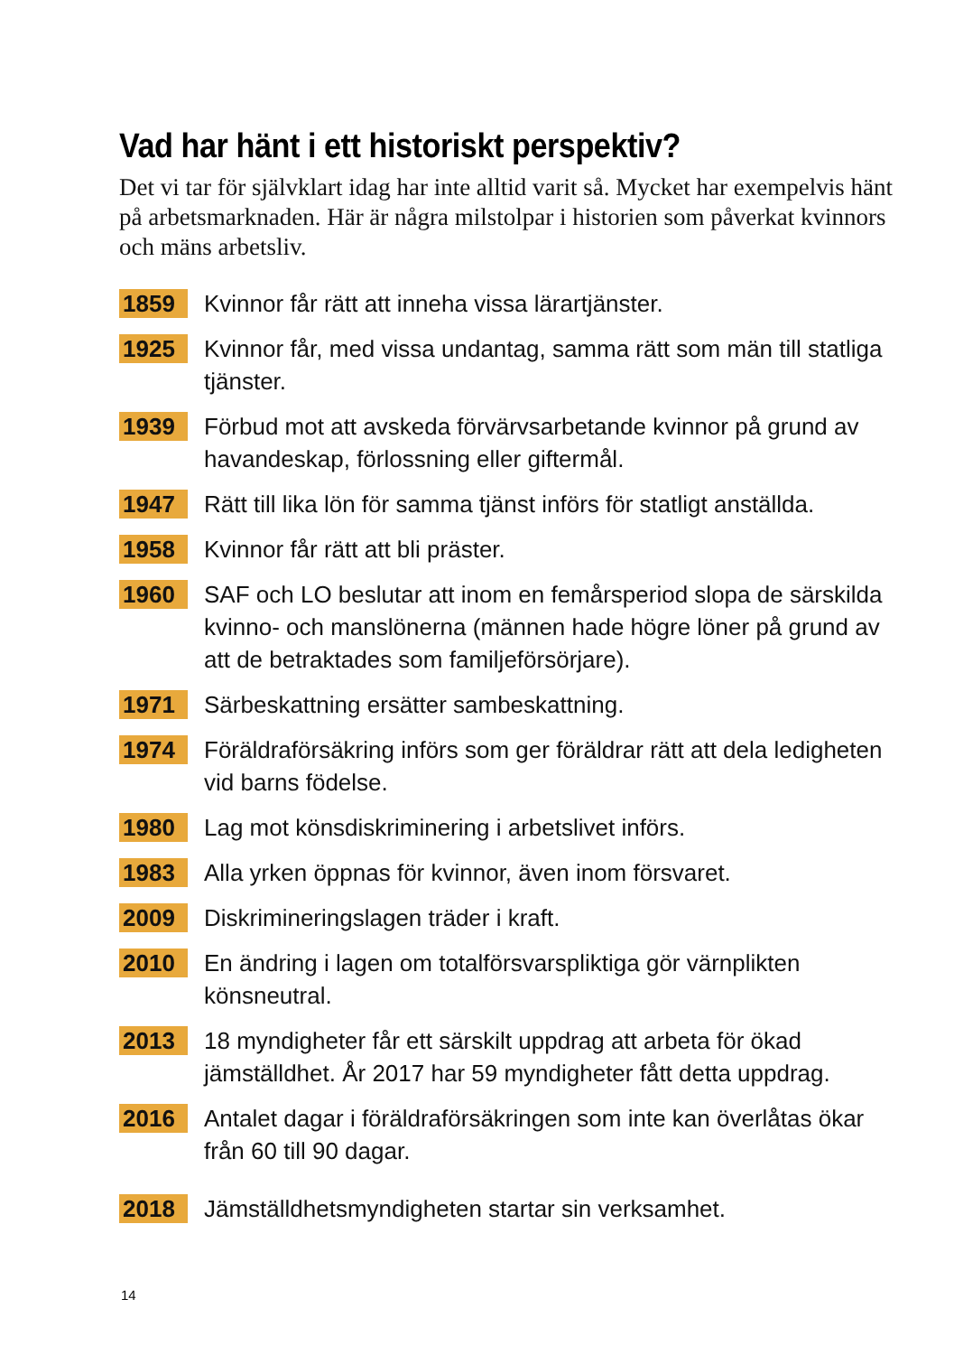Vad har hänt i ett historiskt perspektiv?
Det vi tar för självklart idag har inte alltid varit så. Mycket har exempelvis hänt på arbetsmarknaden. Här är några milstolpar i historien som påverkat kvinnors och mäns arbetsliv.
1859
Kvinnor får rätt att inneha vissa lärartjänster.
1925
Kvinnor får, med vissa undantag, samma rätt som män till statliga tjänster.
1939
Förbud mot att avskeda förvärvsarbetande kvinnor på grund av havandeskap, förlossning eller giftermål.
1947
Rätt till lika lön för samma tjänst införs för statligt anställda.
1958
Kvinnor får rätt att bli präster.
1960
SAF och LO beslutar att inom en femårsperiod slopa de särskilda kvinno- och manslönerna (männen hade högre löner på grund av att de betraktades som familjeförsörjare).
1971
Särbeskattning ersätter sambeskattning.
1974
Föräldraförsäkring införs som ger föräldrar rätt att dela ledigheten vid barns födelse.
1980
Lag mot könsdiskriminering i arbetslivet införs.
1983
Alla yrken öppnas för kvinnor, även inom försvaret.
2009
Diskrimineringslagen träder i kraft.
2010
En ändring i lagen om totalförsvarspliktiga gör värnplikten könsneutral.
2013
18 myndigheter får ett särskilt uppdrag att arbeta för ökad jämställdhet. År 2017 har 59 myndigheter fått detta uppdrag.
2016
Antalet dagar i föräldraförsäkringen som inte kan överlåtas ökar från 60 till 90 dagar.
2018
Jämställdhetsmyndigheten startar sin verksamhet.
14